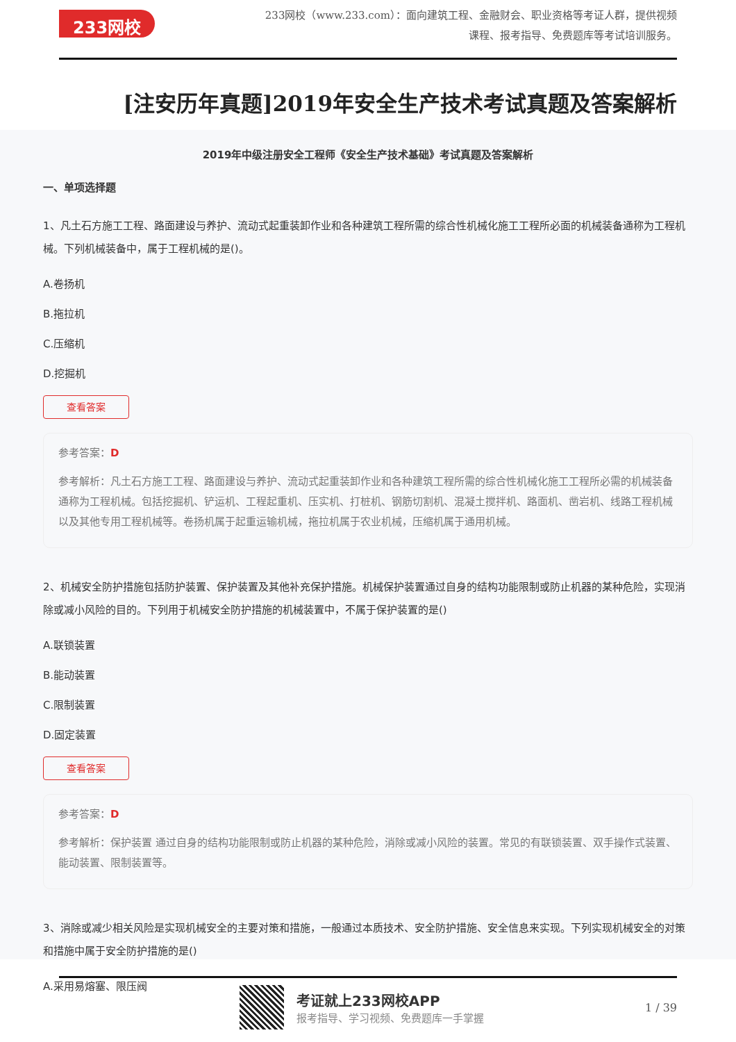233网校
233网校（www.233.com）：面向建筑工程、金融财会、职业资格等考证人群，提供视频课程、报考指导、免费题库等考试培训服务。
[注安历年真题]2019年安全生产技术考试真题及答案解析
2019年中级注册安全工程师《安全生产技术基础》考试真题及答案解析
一、单项选择题
1、凡土石方施工工程、路面建设与养护、流动式起重装卸作业和各种建筑工程所需的综合性机械化施工工程所必面的机械装备通称为工程机械。下列机械装备中，属于工程机械的是()。
A.卷扬机
B.拖拉机
C.压缩机
D.挖掘机
查看答案
参考答案：D
参考解析：凡土石方施工工程、路面建设与养护、流动式起重装卸作业和各种建筑工程所需的综合性机械化施工工程所必需的机械装备通称为工程机械。包括挖掘机、铲运机、工程起重机、压实机、打桩机、钢筋切割机、混凝土搅拌机、路面机、凿岩机、线路工程机械以及其他专用工程机械等。卷扬机属于起重运输机械，拖拉机属于农业机械，压缩机属于通用机械。
2、机械安全防护措施包括防护装置、保护装置及其他补充保护措施。机械保护装置通过自身的结构功能限制或防止机器的某种危险，实现消除或减小风险的目的。下列用于机械安全防护措施的机械装置中，不属于保护装置的是()
A.联锁装置
B.能动装置
C.限制装置
D.固定装置
查看答案
参考答案：D
参考解析：保护装置 通过自身的结构功能限制或防止机器的某种危险，消除或减小风险的装置。常见的有联锁装置、双手操作式装置、能动装置、限制装置等。
3、消除或减少相关风险是实现机械安全的主要对策和措施，一般通过本质技术、安全防护措施、安全信息来实现。下列实现机械安全的对策和措施中属于安全防护措施的是()
A.采用易熔塞、限压阀
考证就上233网校APP
报考指导、学习视频、免费题库一手掌握
1 / 39